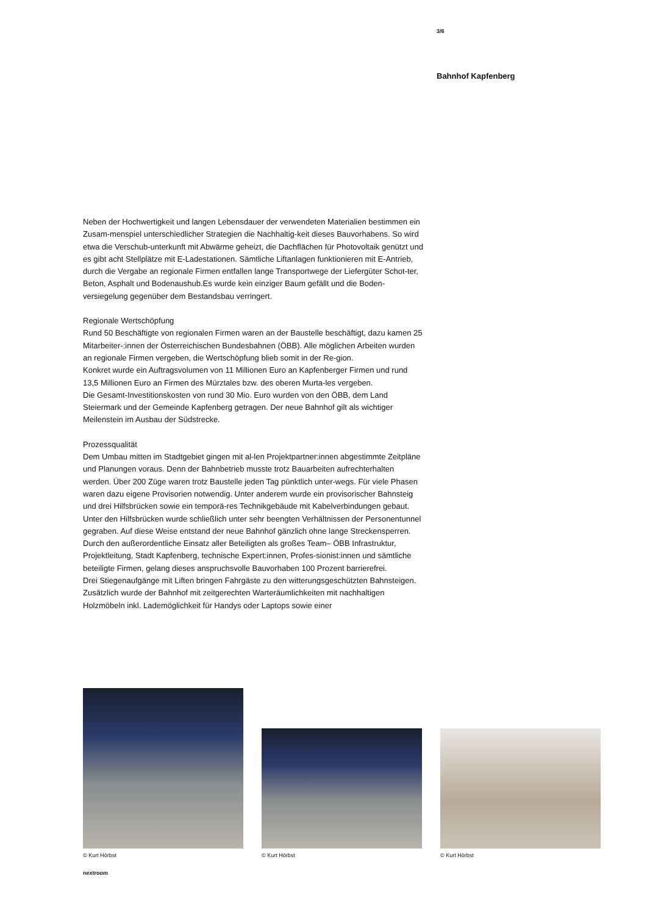3/6
Bahnhof Kapfenberg
Neben der Hochwertigkeit und langen Lebensdauer der verwendeten Materialien bestimmen ein Zusam-menspiel unterschiedlicher Strategien die Nachhaltig-keit dieses Bauvorhabens. So wird etwa die Verschub-unterkunft mit Abwärme geheizt, die Dachflächen für Photovoltaik genützt und es gibt acht Stellplätze mit E-Ladestationen. Sämtliche Liftanlagen funktionieren mit E-Antrieb, durch die Vergabe an regionale Firmen entfallen lange Transportwege der Liefergüter Schot-ter, Beton, Asphalt und Bodenaushub.Es wurde kein einziger Baum gefällt und die Boden-versiegelung gegenüber dem Bestandsbau verringert.
Regionale Wertschöpfung
Rund 50 Beschäftigte von regionalen Firmen waren an der Baustelle beschäftigt, dazu kamen 25 Mitarbeiter-:innen der Österreichischen Bundesbahnen (ÖBB). Alle möglichen Arbeiten wurden an regionale Firmen vergeben, die Wertschöpfung blieb somit in der Re-gion.
Konkret wurde ein Auftragsvolumen von 11 Millionen Euro an Kapfenberger Firmen und rund 13,5 Millionen Euro an Firmen des Mürztales bzw. des oberen Murta-les vergeben.
Die Gesamt-Investitionskosten von rund 30 Mio. Euro wurden von den ÖBB, dem Land Steiermark und der Gemeinde Kapfenberg getragen. Der neue Bahnhof gilt als wichtiger Meilenstein im Ausbau der Südstrecke.
Prozessqualität
Dem Umbau mitten im Stadtgebiet gingen mit al-len Projektpartner:innen abgestimmte Zeitpläne und Planungen voraus. Denn der Bahnbetrieb musste trotz Bauarbeiten aufrechterhalten werden. Über 200 Züge waren trotz Baustelle jeden Tag pünktlich unter-wegs. Für viele Phasen waren dazu eigene Provisorien notwendig. Unter anderem wurde ein provisorischer Bahnsteig und drei Hilfsbrücken sowie ein temporä-res Technikgebäude mit Kabelverbindungen gebaut. Unter den Hilfsbrücken wurde schließlich unter sehr beengten Verhältnissen der Personentunnel gegraben. Auf diese Weise entstand der neue Bahnhof gänzlich ohne lange Streckensperren.
Durch den außerordentliche Einsatz aller Beteiligten als großes Team– ÖBB Infrastruktur, Projektleitung, Stadt Kapfenberg, technische Expert:innen, Profes-sionist:innen und sämtliche beteiligte Firmen, gelang dieses anspruchsvolle Bauvorhaben 100 Prozent barrierefrei.
Drei Stiegenaufgänge mit Liften bringen Fahrgäste zu den witterungsgeschützten Bahnsteigen. Zusätzlich wurde der Bahnhof mit zeitgerechten Warteräumlichkeiten mit nachhaltigen Holzmöbeln inkl. Lademöglichkeit für Handys oder Laptops sowie einer
© Kurt Hörbst
© Kurt Hörbst
© Kurt Hörbst
nextroom